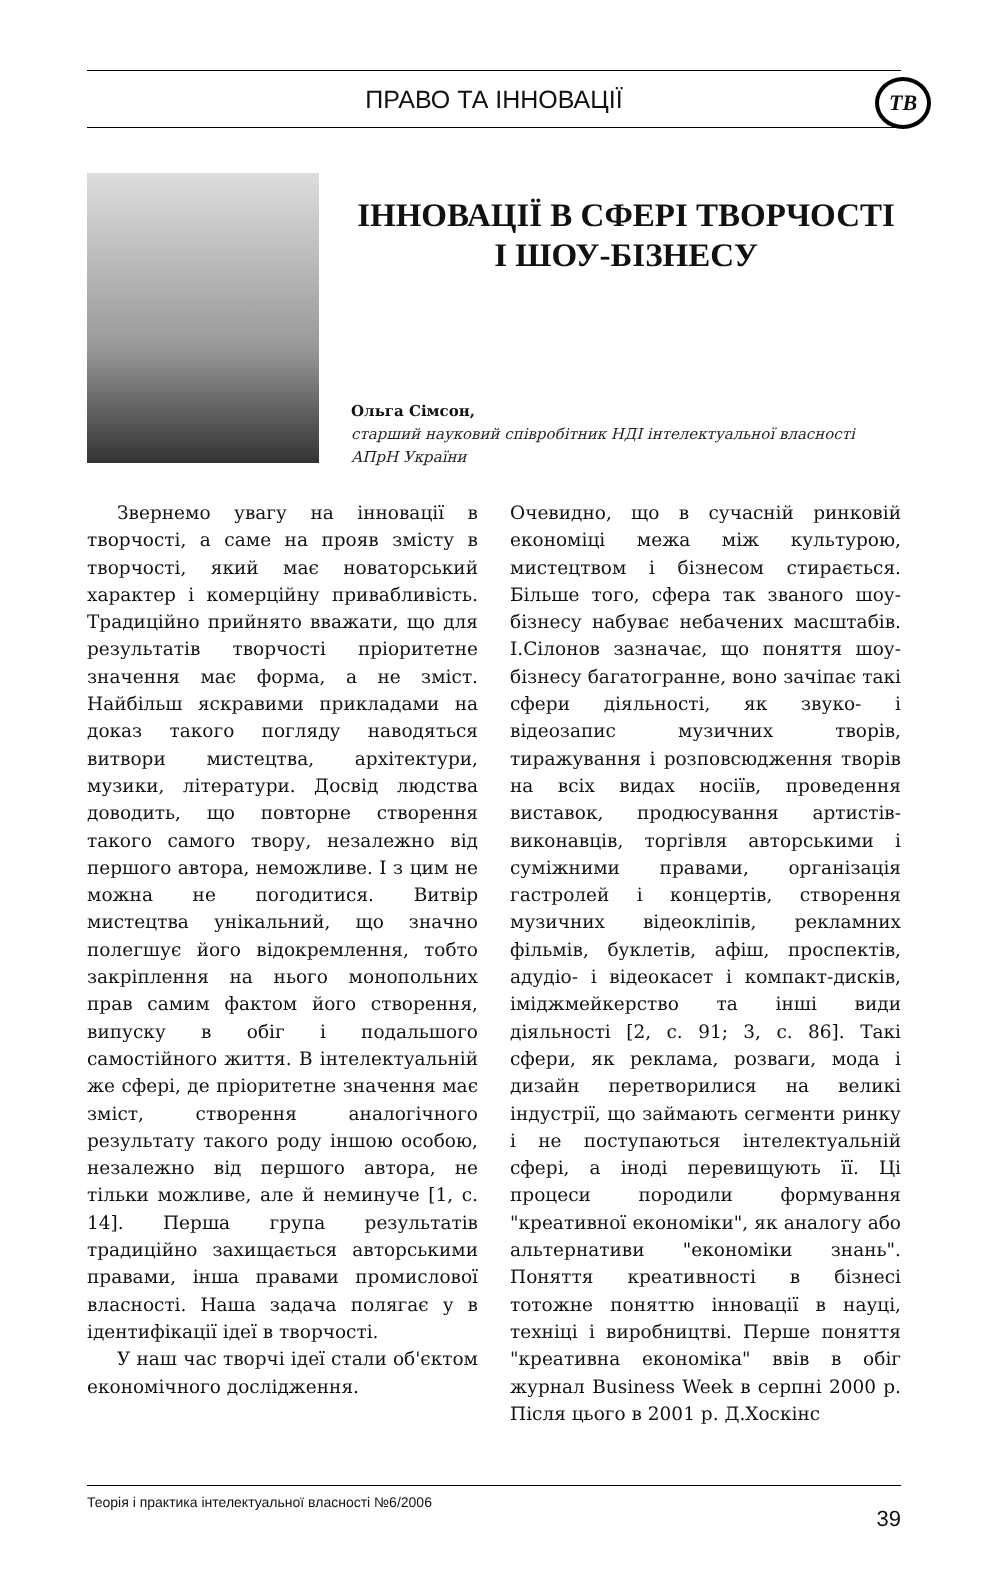ПРАВО ТА ІННОВАЦІЇ
ТВ
ІННОВАЦІЇ В СФЕРІ ТВОРЧОСТІ І ШОУ-БІЗНЕСУ
Ольга Сімсон,
старший науковий співробітник НДІ інтелектуальної власності АПрН України
Звернемо увагу на інновації в творчості, а саме на прояв змісту в творчості, який має новаторський характер і комерційну привабливість. Традиційно прийнято вважати, що для результатів творчості пріоритетне значення має форма, а не зміст. Найбільш яскравими прикладами на доказ такого погляду наводяться витвори мистецтва, архітектури, музики, літератури. Досвід людства доводить, що повторне створення такого самого твору, незалежно від першого автора, неможливе. І з цим не можна не погодитися. Витвір мистецтва унікальний, що значно полегшує його відокремлення, тобто закріплення на нього монопольних прав самим фактом його створення, випуску в обіг і подальшого самостійного життя. В інтелектуальній же сфері, де пріоритетне значення має зміст, створення аналогічного результату такого роду іншою особою, незалежно від першого автора, не тільки можливе, але й неминуче [1, с. 14]. Перша група результатів традиційно захищається авторськими правами, інша правами промислової власності. Наша задача полягає у в ідентифікації ідеї в творчості.
У наш час творчі ідеї стали об'єктом економічного дослідження.
Очевидно, що в сучасній ринковій економіці межа між культурою, мистецтвом і бізнесом стирається. Більше того, сфера так званого шоу-бізнесу набуває небачених масштабів. І.Сілонов зазначає, що поняття шоу-бізнесу багатогранне, воно зачіпає такі сфери діяльності, як звуко- і відеозапис музичних творів, тиражування і розповсюдження творів на всіх видах носіїв, проведення виставок, продюсування артистів-виконавців, торгівля авторськими і суміжними правами, організація гастролей і концертів, створення музичних відеокліпів, рекламних фільмів, буклетів, афіш, проспектів, адудіо- і відеокасет і компакт-дисків, іміджмейкерство та інші види діяльності [2, с. 91; 3, с. 86]. Такі сфери, як реклама, розваги, мода і дизайн перетворилися на великі індустрії, що займають сегменти ринку і не поступаються інтелектуальній сфері, а іноді перевищують її. Ці процеси породили формування "креативної економіки", як аналогу або альтернативи "економіки знань". Поняття креативності в бізнесі тотожне поняттю інновації в науці, техніці і виробництві. Перше поняття "креативна економіка" ввів в обіг журнал Business Week в серпні 2000 р. Після цього в 2001 р. Д.Хоскінс
Теорія і практика інтелектуальної власності №6/2006 39